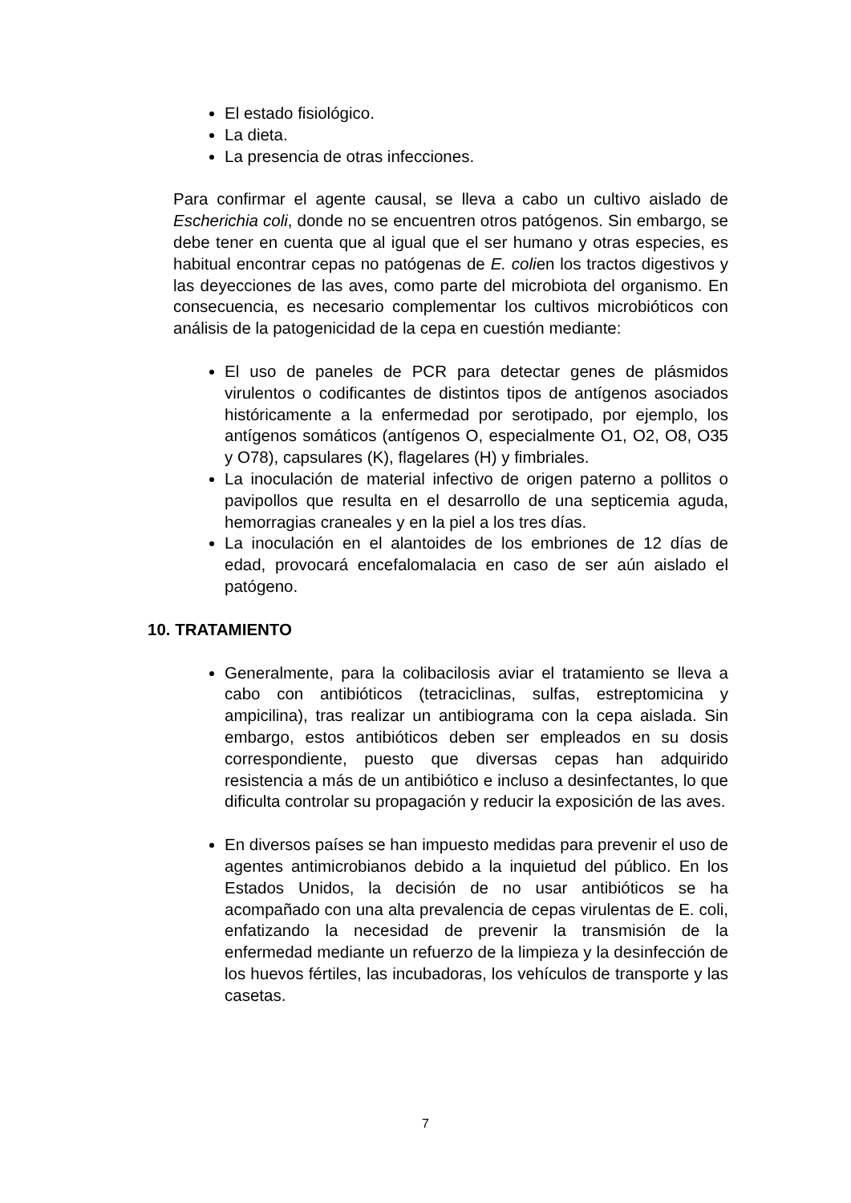El estado fisiológico.
La dieta.
La presencia de otras infecciones.
Para confirmar el agente causal, se lleva a cabo un cultivo aislado de Escherichia coli, donde no se encuentren otros patógenos. Sin embargo, se debe tener en cuenta que al igual que el ser humano y otras especies, es habitual encontrar cepas no patógenas de E. colien los tractos digestivos y las deyecciones de las aves, como parte del microbiota del organismo. En consecuencia, es necesario complementar los cultivos microbióticos con análisis de la patogenicidad de la cepa en cuestión mediante:
El uso de paneles de PCR para detectar genes de plásmidos virulentos o codificantes de distintos tipos de antígenos asociados históricamente a la enfermedad por serotipado, por ejemplo, los antígenos somáticos (antígenos O, especialmente O1, O2, O8, O35 y O78), capsulares (K), flagelares (H) y fimbriales.
La inoculación de material infectivo de origen paterno a pollitos o pavipollos que resulta en el desarrollo de una septicemia aguda, hemorragias craneales y en la piel a los tres días.
La inoculación en el alantoides de los embriones de 12 días de edad, provocará encefalomalacia en caso de ser aún aislado el patógeno.
10. TRATAMIENTO
Generalmente, para la colibacilosis aviar el tratamiento se lleva a cabo con antibióticos (tetraciclinas, sulfas, estreptomicina y ampicilina), tras realizar un antibiograma con la cepa aislada. Sin embargo, estos antibióticos deben ser empleados en su dosis correspondiente, puesto que diversas cepas han adquirido resistencia a más de un antibiótico e incluso a desinfectantes, lo que dificulta controlar su propagación y reducir la exposición de las aves.
En diversos países se han impuesto medidas para prevenir el uso de agentes antimicrobianos debido a la inquietud del público. En los Estados Unidos, la decisión de no usar antibióticos se ha acompañado con una alta prevalencia de cepas virulentas de E. coli, enfatizando la necesidad de prevenir la transmisión de la enfermedad mediante un refuerzo de la limpieza y la desinfección de los huevos fértiles, las incubadoras, los vehículos de transporte y las casetas.
7